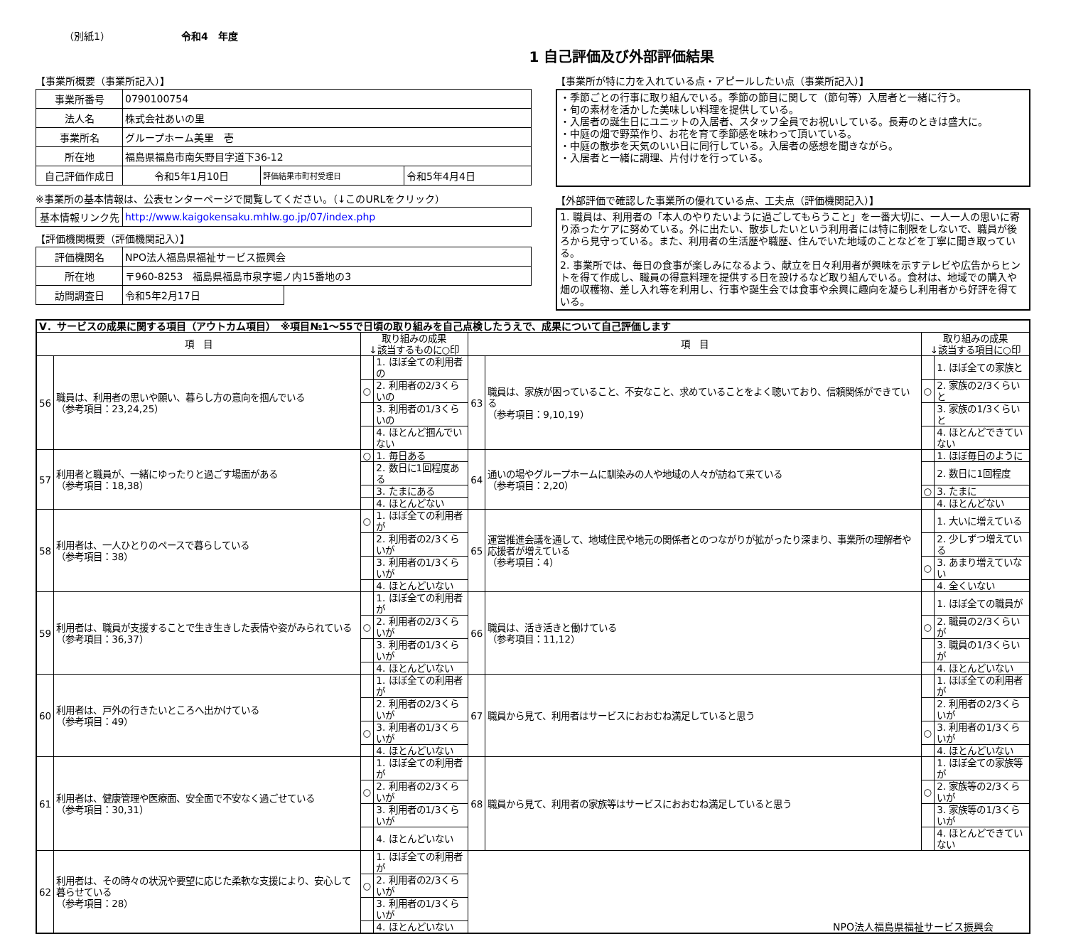（別紙1） 令和4　年度
1 自己評価及び外部評価結果
【事業所概要（事業所記入）】
| 事業所番号 | 0790100754 | | |
| 法人名 | 株式会社あいの里 | | |
| 事業所名 | グループホーム美里 壱 | | |
| 所在地 | 福島県福島市南矢野目字道下36-12 | | |
| 自己評価作成日 | 令和5年1月10日 | 評価結果市町村受理日 | 令和5年4月4日 |
※事業所の基本情報は、公表センターページで閲覧してください。（↓このURLをクリック）
| 基本情報リンク先 | http://www.kaigokensaku.mhlw.go.jp/07/index.php |
【評価機関概要（評価機関記入）】
| 評価機関名 | NPO法人福島県福祉サービス振興会 | |
| 所在地 | 〒960-8253 福島県福島市泉字堀ノ内15番地の3 | |
| 訪問調査日 | 令和5年2月17日 | |
【事業所が特に力を入れている点・アピールしたい点（事業所記入）】
・季節ごとの行事に取り組んでいる。季節の節目に関して（節句等）入居者と一緒に行う。
・旬の素材を活かした美味しい料理を提供している。
・入居者の誕生日にユニットの入居者、スタッフ全員でお祝いしている。長寿のときは盛大に。
・中庭の畑で野菜作り、お花を育て季節感を味わって頂いている。
・中庭の散歩を天気のいい日に同行している。入居者の感想を聞きながら。
・入居者と一緒に調理、片付けを行っている。
【外部評価で確認した事業所の優れている点、工夫点（評価機関記入）】
1. 職員は、利用者の「本人のやりたいように過ごしてもらうこと」を一番大切に、一人一人の思いに寄り添ったケアに努めている。外に出たい、散歩したいという利用者には特に制限をしないで、職員が後ろから見守っている。また、利用者の生活歴や職歴、住んでいた地域のことなどを丁寧に聞き取っている。
2. 事業所では、毎日の食事が楽しみになるよう、献立を日々利用者が興味を示すテレビや広告からヒントを得て作成し、職員の得意料理を提供する日を設けるなど取り組んでいる。食材は、地域での購入や畑の収穫物、差し入れ等を利用し、行事や誕生会では食事や余興に趣向を凝らし利用者から好評を得ている。
| Ⅴ．サービスの成果に関する項目（アウトカム項目） ※項目№1～55で日頃の取り組みを自己点検したうえで、成果について自己評価します | | | | | | | |
| 項 目 | | 取り組みの成果 ↓該当するものに○印 | | 項 目 | | 取り組みの成果 ↓該当する項目に○印 | |
| 56 | 職員は、利用者の思いや願い、暮らし方の意向を掴んでいる （参考項目：23,24,25） | | 1. ほぼ全ての利用者の | 63 | 職員は、家族が困っていること、不安なこと、求めていることをよく聴いており、信頼関係ができている （参考項目：9,10,19） | | 1. ほぼ全ての家族と |
| | | ○ | 2. 利用者の2/3くらいの | | | ○ | 2. 家族の2/3くらいと |
| | | | 3. 利用者の1/3くらいの | | | | 3. 家族の1/3くらいと |
| | | | 4. ほとんど掴んでいない | | | | 4. ほとんどできていない |
| 57 | 利用者と職員が、一緒にゆったりと過ごす場面がある （参考項目：18,38） | ○ | 1. 毎日ある | 64 | 通いの場やグループホームに馴染みの人や地域の人々が訪ねて来ている （参考項目：2,20） | | 1. ほぼ毎日のように |
| | | | 2. 数日に1回程度ある | | | | 2. 数日に1回程度 |
| | | | 3. たまにある | | | ○ | 3. たまに |
| | | | 4. ほとんどない | | | | 4. ほとんどない |
| 58 | 利用者は、一人ひとりのペースで暮らしている （参考項目：38） | ○ | 1. ほぼ全ての利用者が | 65 | 運営推進会議を通して、地域住民や地元の関係者とのつながりが拡がったり深まり、事業所の理解者や応援者が増えている （参考項目：4） | | 1. 大いに増えている |
| | | | 2. 利用者の2/3くらいが | | | | 2. 少しずつ増えている |
| | | | 3. 利用者の1/3くらいが | | | ○ | 3. あまり増えていない |
| | | | 4. ほとんどいない | | | | 4. 全くいない |
| 59 | 利用者は、職員が支援することで生き生きした表情や姿がみられている （参考項目：36,37） | | 1. ほぼ全ての利用者が | 66 | 職員は、活き活きと働けている （参考項目：11,12） | | 1. ほぼ全ての職員が |
| | | ○ | 2. 利用者の2/3くらいが | | | ○ | 2. 職員の2/3くらいが |
| | | | 3. 利用者の1/3くらいが | | | | 3. 職員の1/3くらいが |
| | | | 4. ほとんどいない | | | | 4. ほとんどいない |
| 60 | 利用者は、戸外の行きたいところへ出かけている （参考項目：49） | | 1. ほぼ全ての利用者が | 67 | 職員から見て、利用者はサービスにおおむね満足していると思う | | 1. ほぼ全ての利用者が |
| | | | 2. 利用者の2/3くらいが | | | | 2. 利用者の2/3くらいが |
| | | ○ | 3. 利用者の1/3くらいが | | | ○ | 3. 利用者の1/3くらいが |
| | | | 4. ほとんどいない | | | | 4. ほとんどいない |
| 61 | 利用者は、健康管理や医療面、安全面で不安なく過ごせている （参考項目：30,31） | | 1. ほぼ全ての利用者が | 68 | 職員から見て、利用者の家族等はサービスにおおむね満足していると思う | | 1. ほぼ全ての家族等が |
| | | ○ | 2. 利用者の2/3くらいが | | | ○ | 2. 家族等の2/3くらいが |
| | | | 3. 利用者の1/3くらいが | | | | 3. 家族等の1/3くらいが |
| | | | 4. ほとんどいない | | | | 4. ほとんどできていない |
| 62 | 利用者は、その時々の状況や要望に応じた柔軟な支援により、安心して暮らせている （参考項目：28） | | 1. ほぼ全ての利用者が | NPO法人福島県福祉サービス振興会 | | | |
| | | ○ | 2. 利用者の2/3くらいが | | | | |
| | | | 3. 利用者の1/3くらいが | | | | |
| | | | 4. ほとんどいない | | | | |